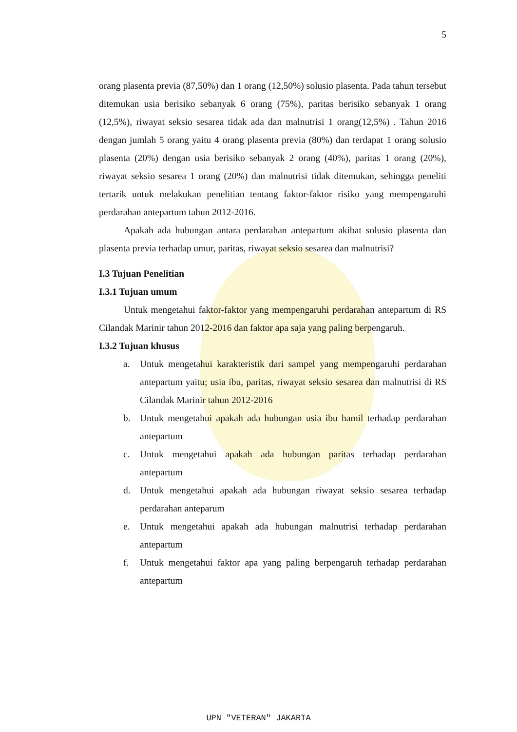5
orang plasenta previa (87,50%) dan 1 orang (12,50%) solusio plasenta. Pada tahun tersebut ditemukan usia berisiko sebanyak 6 orang (75%), paritas berisiko sebanyak 1 orang (12,5%), riwayat seksio sesarea tidak ada dan malnutrisi 1 orang(12,5%) . Tahun 2016 dengan jumlah 5 orang yaitu 4 orang plasenta previa (80%) dan terdapat 1 orang solusio plasenta (20%) dengan usia berisiko sebanyak 2 orang (40%), paritas 1 orang (20%), riwayat seksio sesarea 1 orang (20%) dan malnutrisi tidak ditemukan, sehingga peneliti tertarik untuk melakukan penelitian tentang faktor-faktor risiko yang mempengaruhi perdarahan antepartum tahun 2012-2016.
Apakah ada hubungan antara perdarahan antepartum akibat solusio plasenta dan plasenta previa terhadap umur, paritas, riwayat seksio sesarea dan malnutrisi?
I.3 Tujuan Penelitian
I.3.1 Tujuan umum
Untuk mengetahui faktor-faktor yang mempengaruhi perdarahan antepartum di RS Cilandak Marinir tahun 2012-2016 dan faktor apa saja yang paling berpengaruh.
I.3.2 Tujuan khusus
a. Untuk mengetahui karakteristik dari sampel yang mempengaruhi perdarahan antepartum yaitu; usia ibu, paritas, riwayat seksio sesarea dan malnutrisi di RS Cilandak Marinir tahun 2012-2016
b. Untuk mengetahui apakah ada hubungan usia ibu hamil terhadap perdarahan antepartum
c. Untuk mengetahui apakah ada hubungan paritas terhadap perdarahan antepartum
d. Untuk mengetahui apakah ada hubungan riwayat seksio sesarea terhadap perdarahan anteparum
e. Untuk mengetahui apakah ada hubungan malnutrisi terhadap perdarahan antepartum
f. Untuk mengetahui faktor apa yang paling berpengaruh terhadap perdarahan antepartum
UPN "VETERAN" JAKARTA